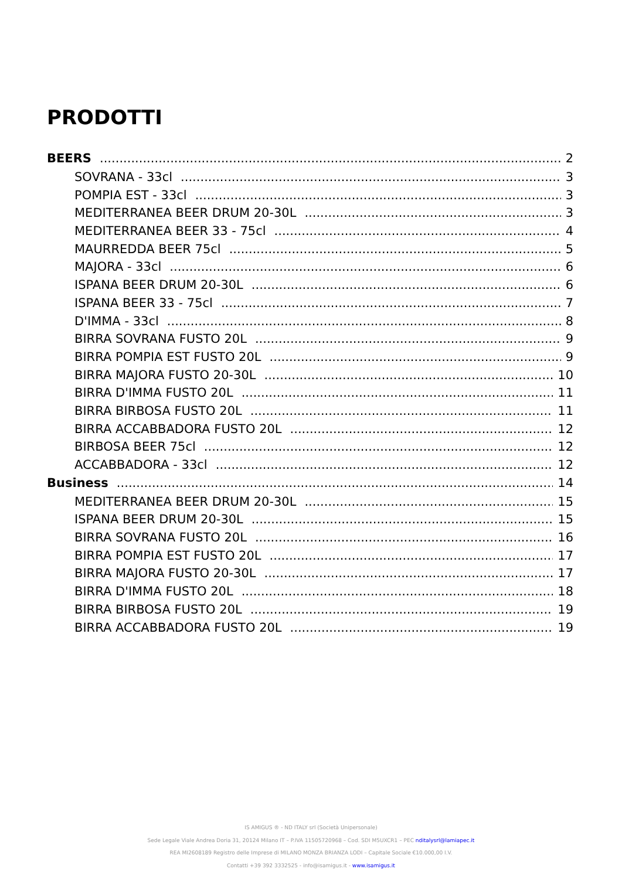PRODOTTI
BEERS 2
SOVRANA - 33cl 3
POMPIA EST - 33cl 3
MEDITERRANEA BEER DRUM 20-30L 3
MEDITERRANEA BEER 33 - 75cl 4
MAURREDDA BEER 75cl 5
MAJORA - 33cl 6
ISPANA BEER DRUM 20-30L 6
ISPANA BEER 33 - 75cl 7
D'IMMA - 33cl 8
BIRRA SOVRANA FUSTO 20L 9
BIRRA POMPIA EST FUSTO 20L 9
BIRRA MAJORA FUSTO 20-30L 10
BIRRA D'IMMA FUSTO 20L 11
BIRRA BIRBOSA FUSTO 20L 11
BIRRA ACCABBADORA FUSTO 20L 12
BIRBOSA BEER 75cl 12
ACCABBADORA - 33cl 12
Business 14
MEDITERRANEA BEER DRUM 20-30L 15
ISPANA BEER DRUM 20-30L 15
BIRRA SOVRANA FUSTO 20L 16
BIRRA POMPIA EST FUSTO 20L 17
BIRRA MAJORA FUSTO 20-30L 17
BIRRA D'IMMA FUSTO 20L 18
BIRRA BIRBOSA FUSTO 20L 19
BIRRA ACCABBADORA FUSTO 20L 19
IS AMIGUS ® - ND ITALY srl (Società Unipersonale)
Sede Legale Viale Andrea Doria 31, 20124 Milano IT – P.IVA 11505720968 – Cod. SDI M5UXCR1 – PEC nditalysrl@lamiapec.it
REA MI2608189 Registro delle Imprese di MILANO MONZA BRIANZA LODI – Capitale Sociale €10.000,00 I.V.
Contatti +39 392 3332525 - info@isamigus.it - www.isamigus.it